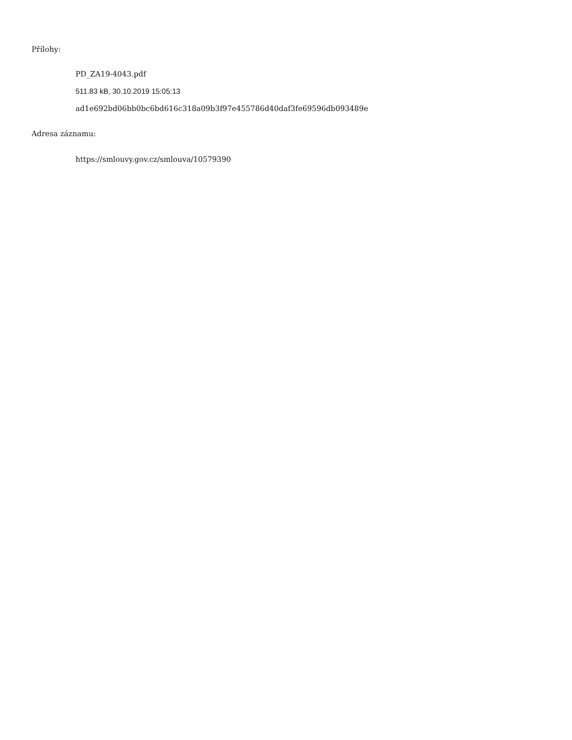Přílohy:
PD_ZA19-4043.pdf
511.83 kB, 30.10.2019 15:05:13
ad1e692bd06bb0bc6bd616c318a09b3f97e455786d40daf3fe69596db093489e
Adresa záznamu:
https://smlouvy.gov.cz/smlouva/10579390